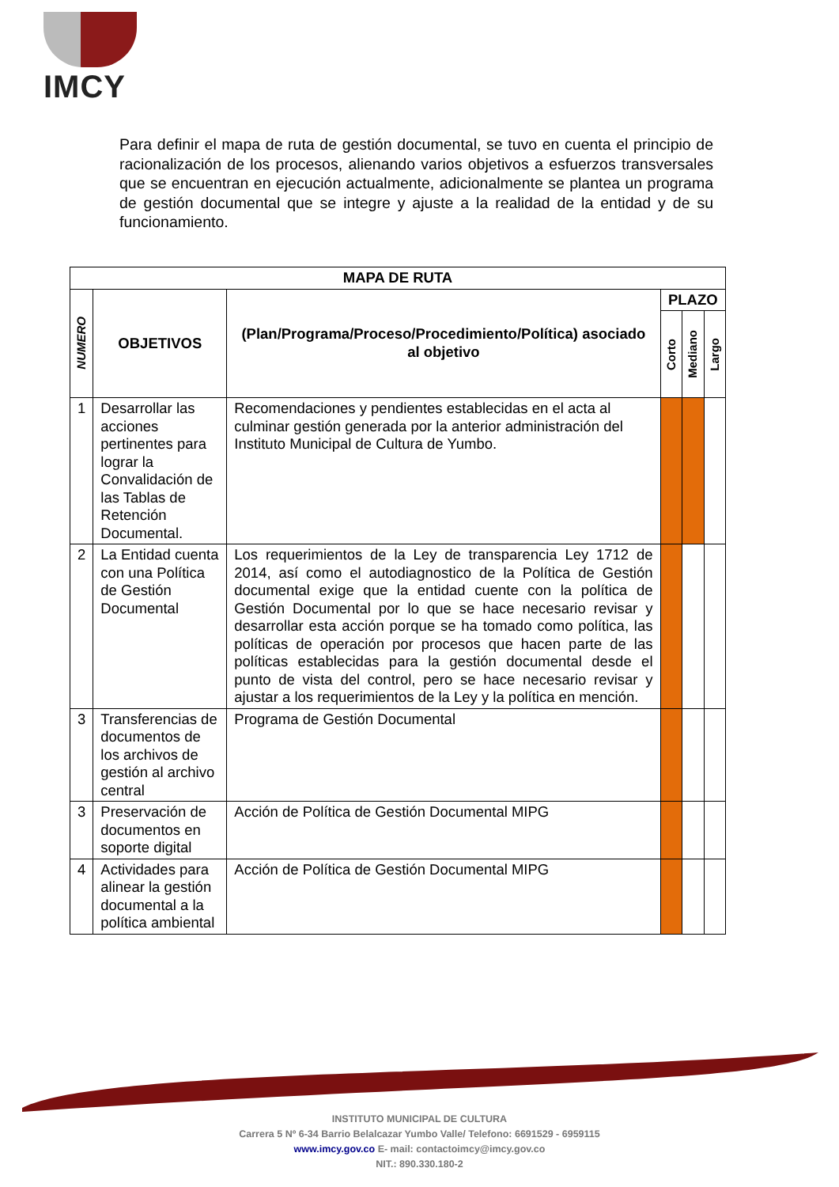IMCY
Para definir el mapa de ruta de gestión documental, se tuvo en cuenta el principio de racionalización de los procesos, alienando varios objetivos a esfuerzos transversales que se encuentran en ejecución actualmente, adicionalmente se plantea un programa de gestión documental que se integre y ajuste a la realidad de la entidad y de su funcionamiento.
| MAPA DE RUTA | | | | | |
| --- | --- | --- | --- | --- | --- |
| NUMERO | OBJETIVOS | (Plan/Programa/Proceso/Procedimiento/Política) asociado al objetivo | PLAZO | | |
| | | | Corto | Mediano | Largo |
| 1 | Desarrollar las acciones pertinentes para lograr la Convalidación de las Tablas de Retención Documental. | Recomendaciones y pendientes establecidas en el acta al culminar gestión generada por la anterior administración del Instituto Municipal de Cultura de Yumbo. | | | |
| 2 | La Entidad cuenta con una Política de Gestión Documental | Los requerimientos de la Ley de transparencia Ley 1712 de 2014, así como el autodiagnostico de la Política de Gestión documental exige que la entidad cuente con la política de Gestión Documental por lo que se hace necesario revisar y desarrollar esta acción porque se ha tomado como política, las políticas de operación por procesos que hacen parte de las políticas establecidas para la gestión documental desde el punto de vista del control, pero se hace necesario revisar y ajustar a los requerimientos de la Ley y la política en mención. | | | |
| 3 | Transferencias de documentos de los archivos de gestión al archivo central | Programa de Gestión Documental | | | |
| 3 | Preservación de documentos en soporte digital | Acción de Política de Gestión Documental MIPG | | | |
| 4 | Actividades para alinear la gestión documental a la política ambiental | Acción de Política de Gestión Documental MIPG | | | |
INSTITUTO MUNICIPAL DE CULTURA
Carrera 5 Nº 6-34 Barrio Belalcazar Yumbo Valle/ Telefono: 6691529 - 6959115
www.imcy.gov.co E- mail: contactoimcy@imcy.gov.co
NIT.: 890.330.180-2